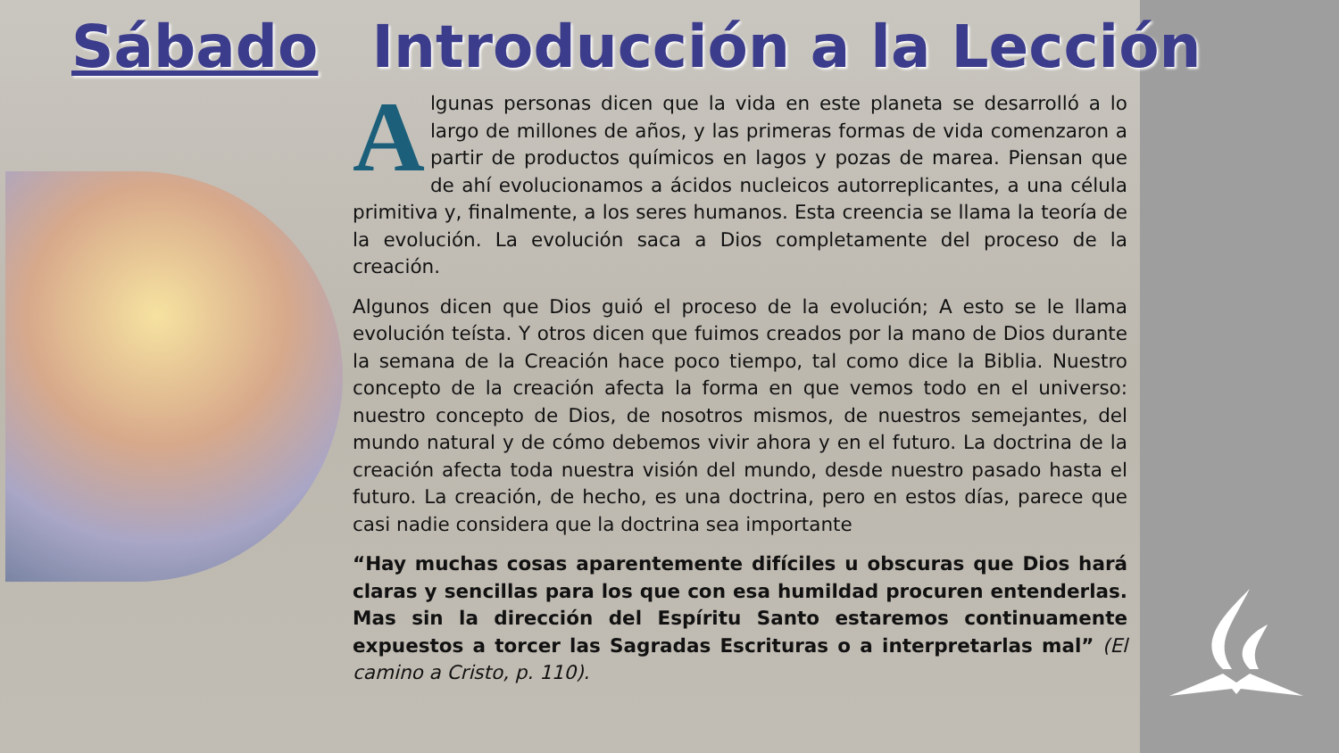Sábado Introducción a la Lección
Algunas personas dicen que la vida en este planeta se desarrolló a lo largo de millones de años, y las primeras formas de vida comenzaron a partir de productos químicos en lagos y pozas de marea. Piensan que de ahí evolucionamos a ácidos nucleicos autorreplicantes, a una célula primitiva y, finalmente, a los seres humanos. Esta creencia se llama la teoría de la evolución. La evolución saca a Dios completamente del proceso de la creación.
Algunos dicen que Dios guió el proceso de la evolución; A esto se le llama evolución teísta. Y otros dicen que fuimos creados por la mano de Dios durante la semana de la Creación hace poco tiempo, tal como dice la Biblia. Nuestro concepto de la creación afecta la forma en que vemos todo en el universo: nuestro concepto de Dios, de nosotros mismos, de nuestros semejantes, del mundo natural y de cómo debemos vivir ahora y en el futuro. La doctrina de la creación afecta toda nuestra visión del mundo, desde nuestro pasado hasta el futuro. La creación, de hecho, es una doctrina, pero en estos días, parece que casi nadie considera que la doctrina sea importante
“Hay muchas cosas aparentemente difíciles u obscuras que Dios hará claras y sencillas para los que con esa humildad procuren entenderlas. Mas sin la dirección del Espíritu Santo estaremos continuamente expuestos a torcer las Sagradas Escrituras o a interpretarlas mal” (El camino a Cristo, p. 110).